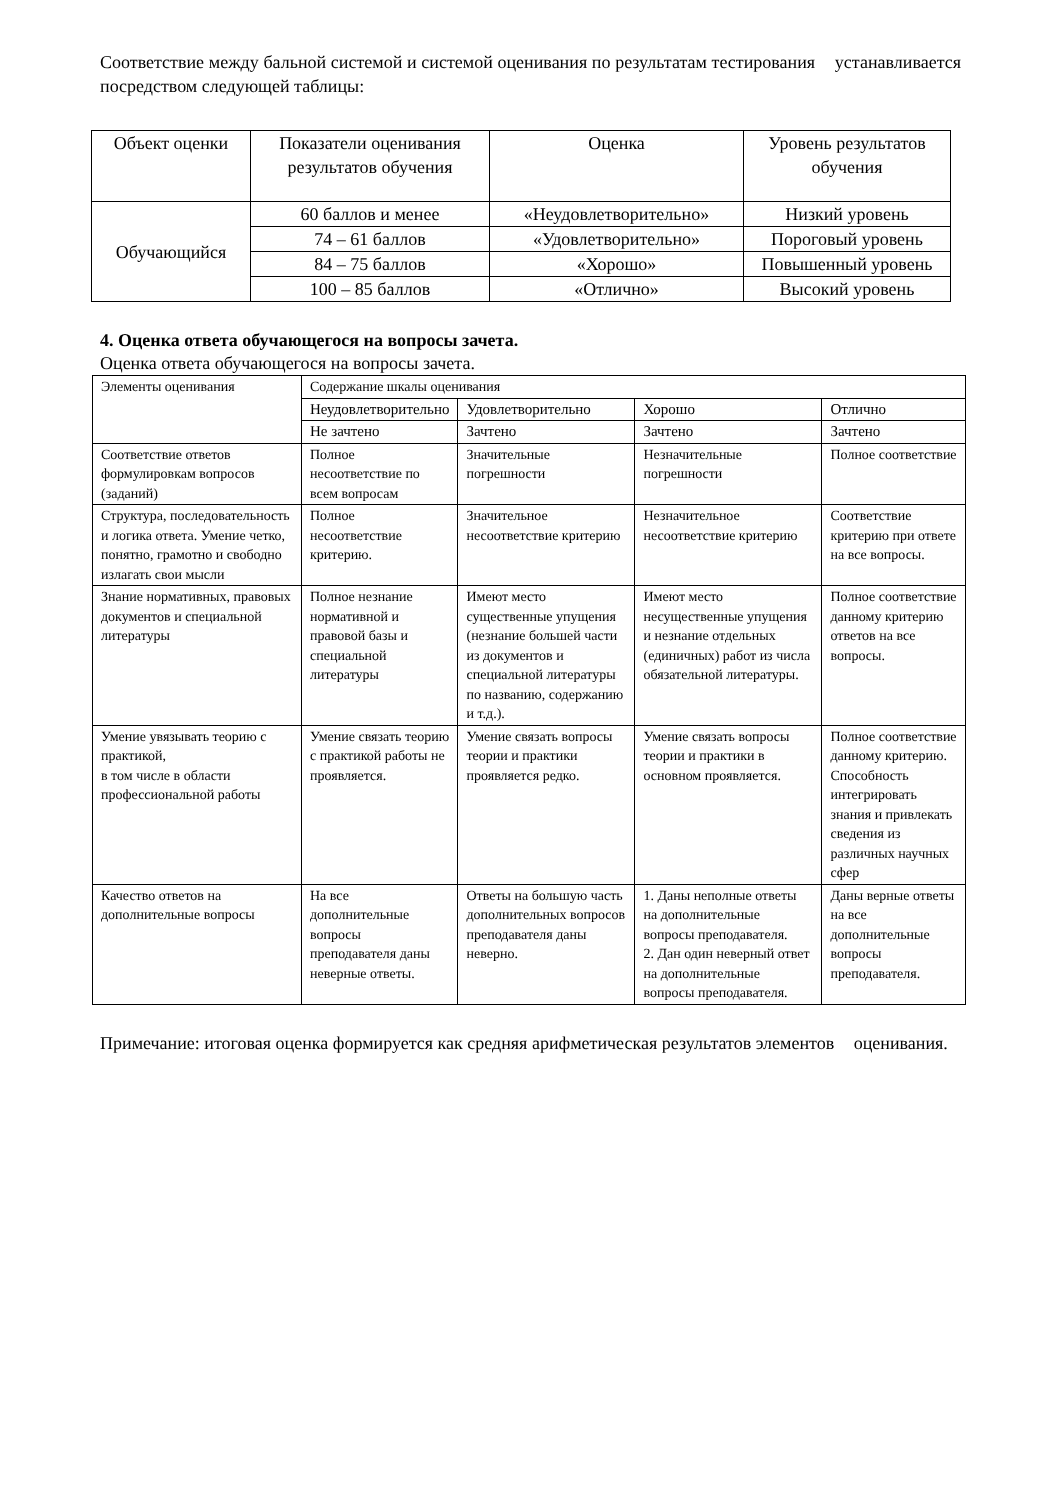Соответствие между бальной системой и системой оценивания по результатам тестирования устанавливается посредством следующей таблицы:
| Объект оценки | Показатели оценивания результатов обучения | Оценка | Уровень результатов обучения |
| Обучающийся | 60 баллов и менее | «Неудовлетворительно» | Низкий уровень |
| | 74 – 61 баллов | «Удовлетворительно» | Пороговый уровень |
| | 84 – 75 баллов | «Хорошо» | Повышенный уровень |
| | 100 – 85 баллов | «Отлично» | Высокий уровень |
4. Оценка ответа обучающегося на вопросы зачета.
Оценка ответа обучающегося на вопросы зачета.
| Элементы оценивания | Содержание шкалы оценивания | | | |
| | Неудовлетворительно | Удовлетворительно | Хорошо | Отлично |
| | Не зачтено | Зачтено | Зачтено | Зачтено |
| Соответствие ответов формулировкам вопросов (заданий) | Полное несоответствие по всем вопросам | Значительные погрешности | Незначительные погрешности | Полное соответствие |
| Структура, последовательность и логика ответа. Умение четко, понятно, грамотно и свободно излагать свои мысли | Полное несоответствие критерию. | Значительное несоответствие критерию | Незначительное несоответствие критерию | Соответствие критерию при ответе на все вопросы. |
| Знание нормативных, правовых документов и специальной литературы | Полное незнание нормативной и правовой базы и специальной литературы | Имеют место существенные упущения (незнание большей части из документов и специальной литературы по названию, содержанию и т.д.). | Имеют место несущественные упущения и незнание отдельных (единичных) работ из числа обязательной литературы. | Полное соответствие данному критерию ответов на все вопросы. |
| Умение увязывать теорию с практикой, в том числе в области профессиональной работы | Умение связать теорию с практикой работы не проявляется. | Умение связать вопросы теории и практики проявляется редко. | Умение связать вопросы теории и практики в основном проявляется. | Полное соответствие данному критерию. Способность интегрировать знания и привлекать сведения из различных научных сфер |
| Качество ответов на дополнительные вопросы | На все дополнительные вопросы преподавателя даны неверные ответы. | Ответы на большую часть дополнительных вопросов преподавателя даны неверно. | 1. Даны неполные ответы на дополнительные вопросы преподавателя. 2. Дан один неверный ответ на дополнительные вопросы преподавателя. | Даны верные ответы на все дополнительные вопросы преподавателя. |
Примечание: итоговая оценка формируется как средняя арифметическая результатов элементов оценивания.